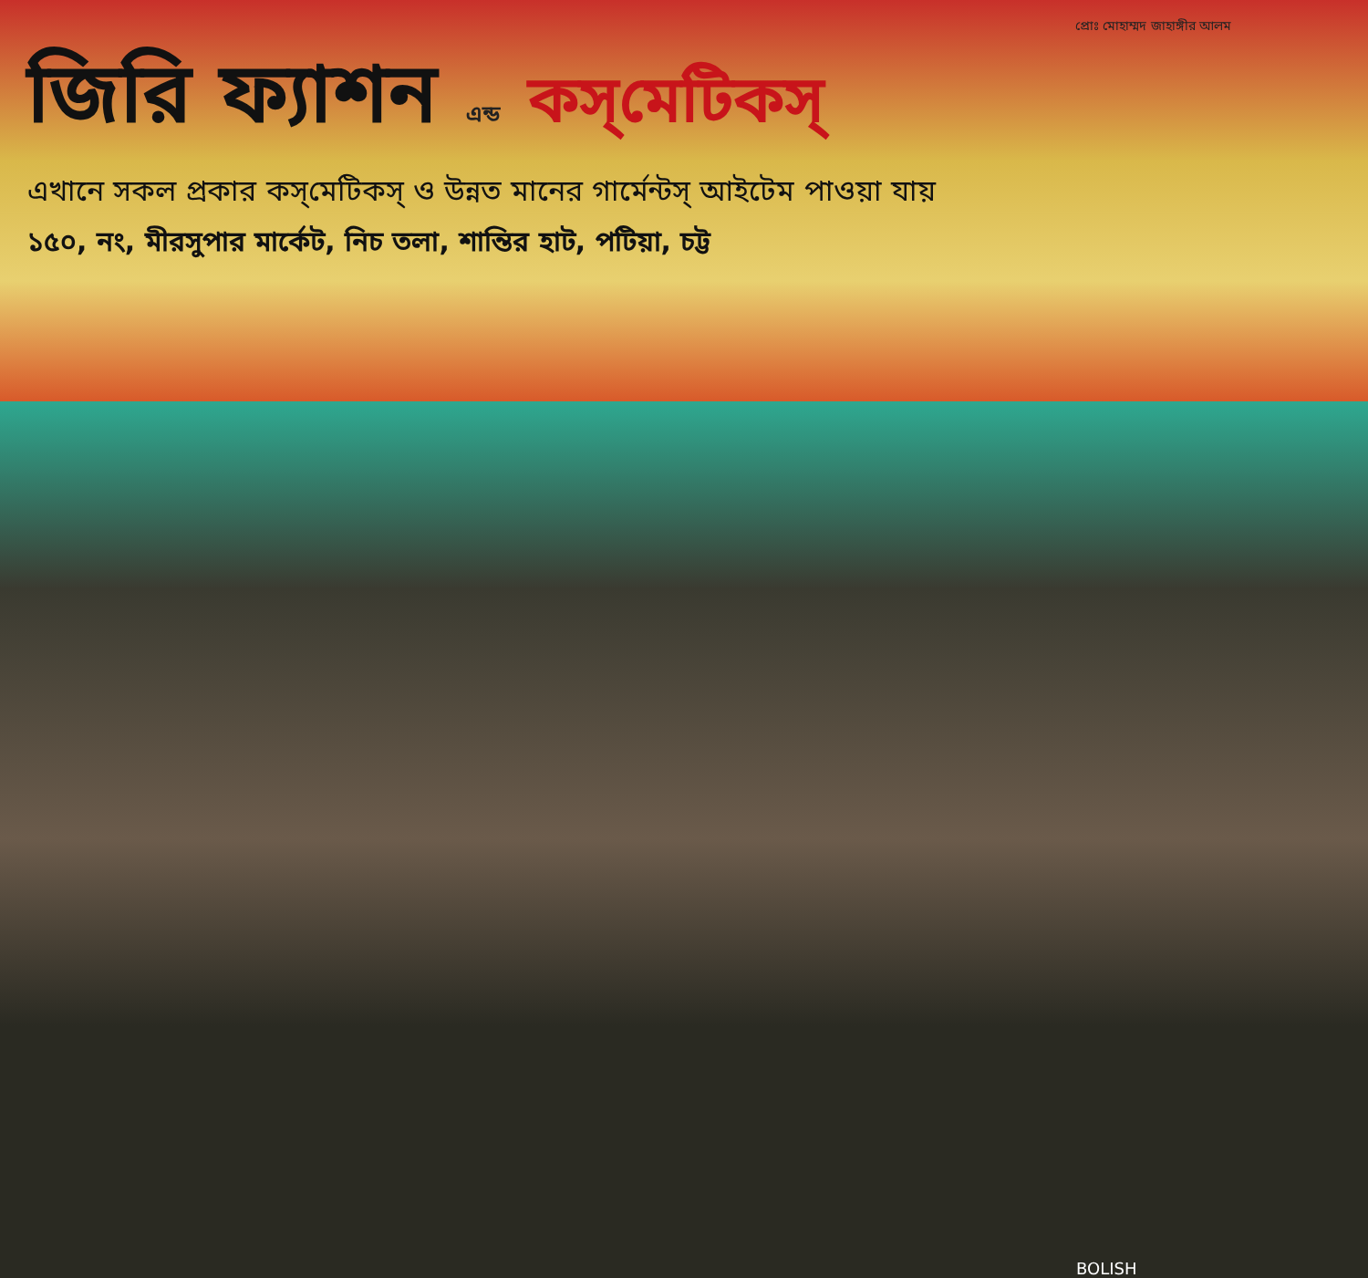প্রোঃ মোহাম্মদ জাহাঙ্গীর আলম
জিরি ফ্যাশন এন্ড কস্‌মেটিকস্‌
এখানে সকল প্রকার কস্‌মেটিকস্‌ ও উন্নত মানের গার্মেন্টস্‌ আইটেম পাওয়া যায়
১৫০, নং, মীরসুপার মার্কেট, নিচ তলা, শান্তির হাট, পটিয়া, চট্ট
BOLISH